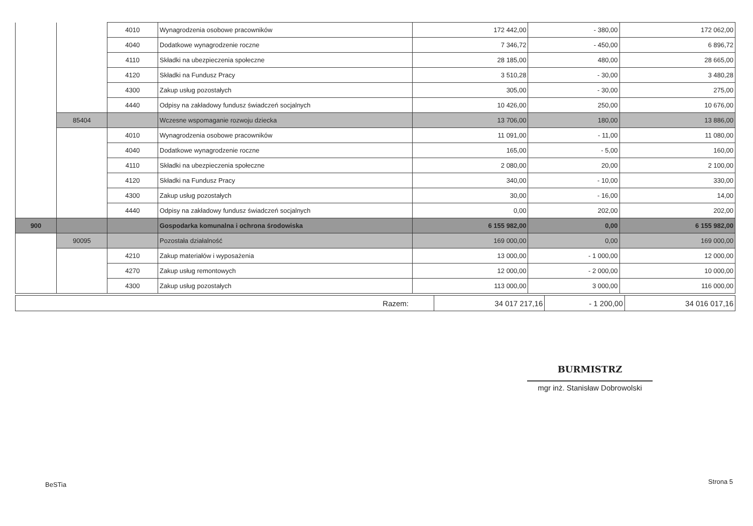| | | 4010 | Wynagrodzenia osobowe pracowników | 172 442,00 | - 380,00 | 172 062,00 |
| | | 4040 | Dodatkowe wynagrodzenie roczne | 7 346,72 | - 450,00 | 6 896,72 |
| | | 4110 | Składki na ubezpieczenia społeczne | 28 185,00 | 480,00 | 28 665,00 |
| | | 4120 | Składki na Fundusz Pracy | 3 510,28 | - 30,00 | 3 480,28 |
| | | 4300 | Zakup usług pozostałych | 305,00 | - 30,00 | 275,00 |
| | | 4440 | Odpisy na zakładowy fundusz świadczeń socjalnych | 10 426,00 | 250,00 | 10 676,00 |
| | 85404 | | Wczesne wspomaganie rozwoju dziecka | 13 706,00 | 180,00 | 13 886,00 |
| | | 4010 | Wynagrodzenia osobowe pracowników | 11 091,00 | - 11,00 | 11 080,00 |
| | | 4040 | Dodatkowe wynagrodzenie roczne | 165,00 | - 5,00 | 160,00 |
| | | 4110 | Składki na ubezpieczenia społeczne | 2 080,00 | 20,00 | 2 100,00 |
| | | 4120 | Składki na Fundusz Pracy | 340,00 | - 10,00 | 330,00 |
| | | 4300 | Zakup usług pozostałych | 30,00 | - 16,00 | 14,00 |
| | | 4440 | Odpisy na zakładowy fundusz świadczeń socjalnych | 0,00 | 202,00 | 202,00 |
| 900 | | | Gospodarka komunalna i ochrona środowiska | 6 155 982,00 | 0,00 | 6 155 982,00 |
| | 90095 | | Pozostała działalność | 169 000,00 | 0,00 | 169 000,00 |
| | | 4210 | Zakup materiałów i wyposażenia | 13 000,00 | - 1 000,00 | 12 000,00 |
| | | 4270 | Zakup usług remontowych | 12 000,00 | - 2 000,00 | 10 000,00 |
| | | 4300 | Zakup usług pozostałych | 113 000,00 | 3 000,00 | 116 000,00 |
| Razem: | 34 017 217,16 | - 1 200,00 | 34 016 017,16 |
BURMISTRZ
mgr inż. Stanisław Dobrowolski
BeSTia Strona 5